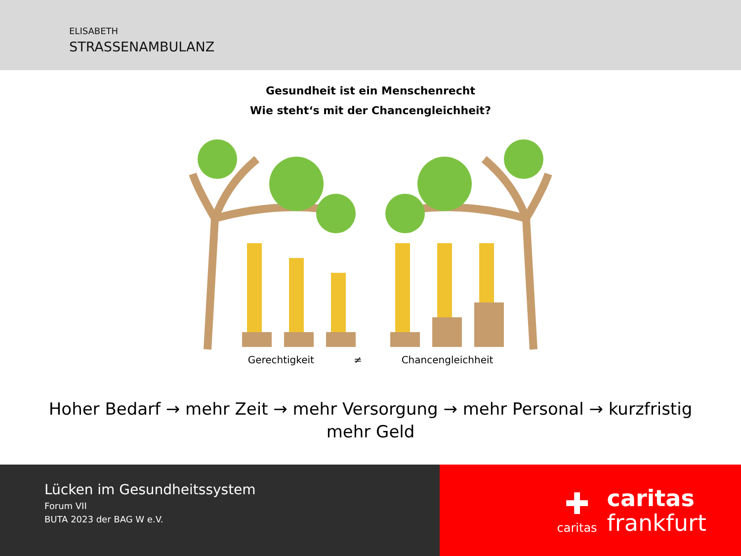ELISABETH
STRASSENAMBULANZ
Gesundheit ist ein Menschenrecht
Wie steht‘s mit der Chancengleichheit?
Gerechtigkeit ≠ Chancengleichheit
Hoher Bedarf → mehr Zeit → mehr Versorgung → mehr Personal → kurzfristig mehr Geld
Lücken im Gesundheitssystem
Forum VII
BUTA 2023 der BAG W e.V.
✚
caritas
caritas
frankfurt